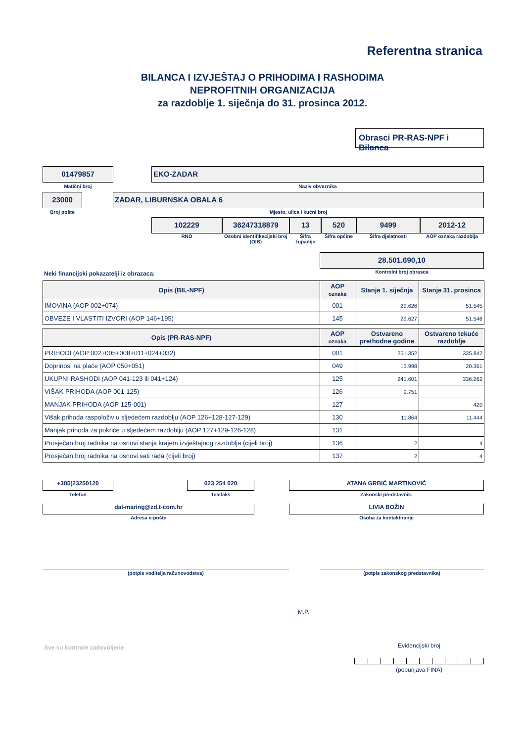Referentna stranica
BILANCA I IZVJEŠTAJ O PRIHODIMA I RASHODIMA
NEPROFITNIH ORGANIZACIJA
za razdoblje 1. siječnja do 31. prosinca 2012.
Obrasci PR-RAS-NPF i Bilanca
01479857
Matični broj
EKO-ZADAR
Naziv obveznika
23000
Broj pošte
ZADAR, LIBURNSKA OBALA 6
Mjesto, ulica i kućni broj
102229
RNO
36247318879
Osobni identifikacijski broj (OIB)
13
Šifra županije
520
Šifra općine
9499
Šifra djelatnosti
2012-12
AOP oznaka razdoblja
28.501.690,10
Kontrolni broj obrasca
Neki financijski pokazatelji iz obrazaca:
| Opis (BIL-NPF) | AOP oznaka | Stanje 1. siječnja | Stanje 31. prosinca |
| --- | --- | --- | --- |
| IMOVINA (AOP 002+074) | 001 | 29.626 | 51.545 |
| OBVEZE I VLASTITI IZVORI (AOP 146+195) | 145 | 29.627 | 51.546 |
| Opis (PR-RAS-NPF) | AOP oznaka | Ostvareno prethodne godine | Ostvareno tekuće razdoblje |
| --- | --- | --- | --- |
| PRIHODI (AOP 002+005+008+011+024+032) | 001 | 251.352 | 335.842 |
| Doprinosi na plaće (AOP 050+051) | 049 | 15.998 | 20.361 |
| UKUPNI RASHODI (AOP 041-123 ili 041+124) | 125 | 241.601 | 336.262 |
| VIŠAK PRIHODA (AOP 001-125) | 126 | 9.751 | |
| MANJAK PRIHODA (AOP 125-001) | 127 | | 420 |
| Višak prihoda raspoloživ u sljedećem razdoblju (AOP 126+128-127-129) | 130 | 11.864 | 11.444 |
| Manjak prihoda za pokriće u sljedećem razdoblju (AOP 127+129-126-128) | 131 | | |
| Prosječan broj radnika na osnovi stanja krajem izvještajnog razdoblja (cijeli broj) | 136 | 2 | 4 |
| Prosječan broj radnika na osnovi sati rada (cijeli broj) | 137 | 2 | 4 |
+385(23250120
Telefon
023 254 020
Telefaks
ATANA GRBIĆ MARTINOVIĆ
Zakonski predstavnik:
dal-maring@zd.t-com.hr
Adresa e-pošte
LIVIA BOŽIN
Osoba za kontaktiranje
(potpis voditelja računovodstva) (potpis zakonskog predstavnika)
M.P.
Sve su kontrole zadovoljene Evidencijski broj
(popunjava FINA)